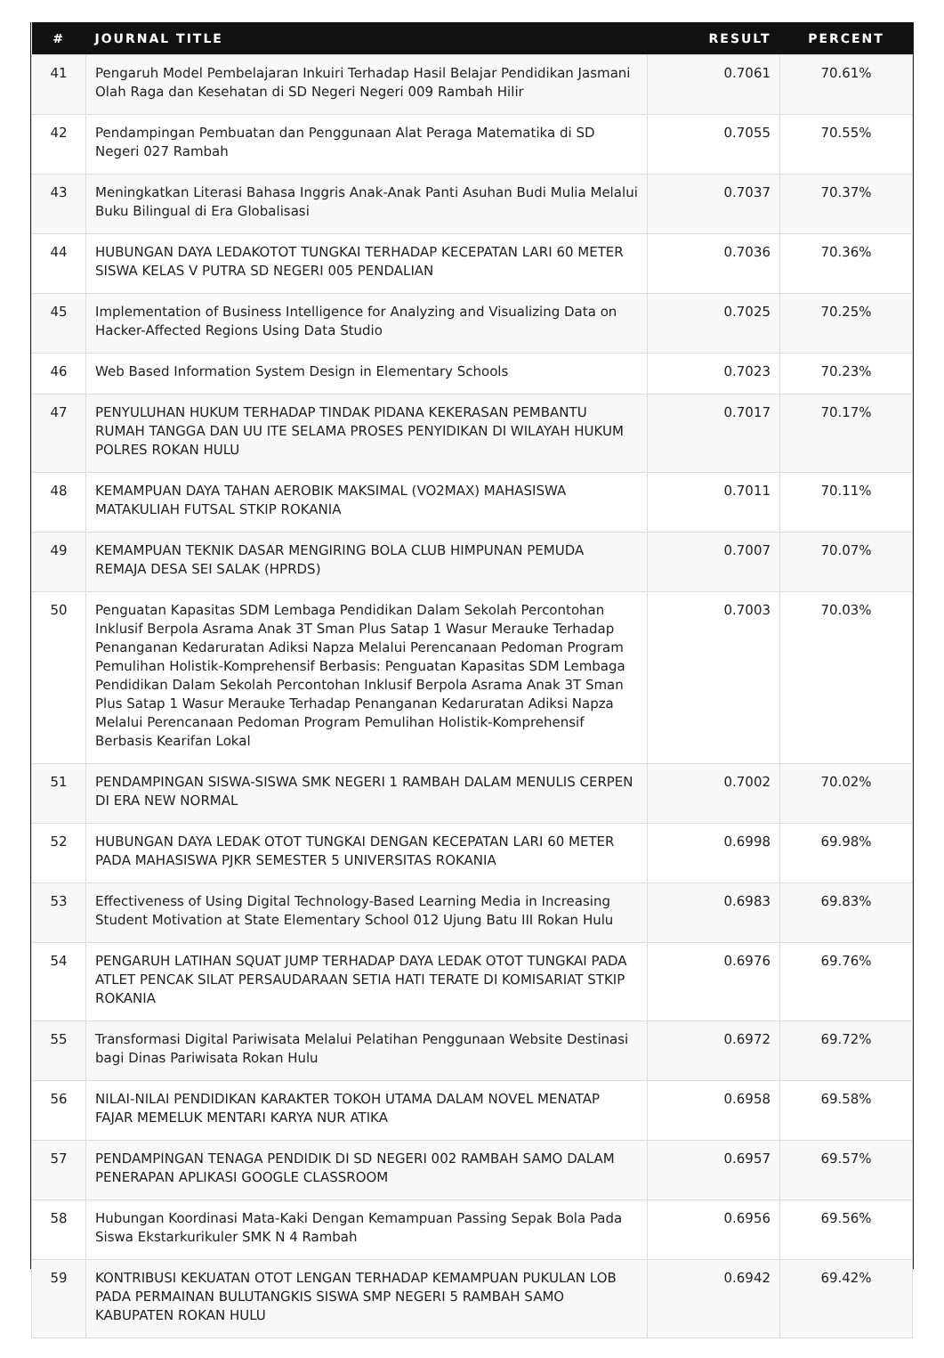| # | JOURNAL TITLE | RESULT | PERCENT |
| --- | --- | --- | --- |
| 41 | Pengaruh Model Pembelajaran Inkuiri Terhadap Hasil Belajar Pendidikan Jasmani Olah Raga dan Kesehatan di SD Negeri Negeri 009 Rambah Hilir | 0.7061 | 70.61% |
| 42 | Pendampingan Pembuatan dan Penggunaan Alat Peraga Matematika di SD Negeri 027 Rambah | 0.7055 | 70.55% |
| 43 | Meningkatkan Literasi Bahasa Inggris Anak-Anak Panti Asuhan Budi Mulia Melalui Buku Bilingual di Era Globalisasi | 0.7037 | 70.37% |
| 44 | HUBUNGAN DAYA LEDAKOTOT TUNGKAI TERHADAP KECEPATAN LARI 60 METER SISWA KELAS V PUTRA SD NEGERI 005 PENDALIAN | 0.7036 | 70.36% |
| 45 | Implementation of Business Intelligence for Analyzing and Visualizing Data on Hacker-Affected Regions Using Data Studio | 0.7025 | 70.25% |
| 46 | Web Based Information System Design in Elementary Schools | 0.7023 | 70.23% |
| 47 | PENYULUHAN HUKUM TERHADAP TINDAK PIDANA KEKERASAN PEMBANTU RUMAH TANGGA DAN UU ITE SELAMA PROSES PENYIDIKAN DI WILAYAH HUKUM POLRES ROKAN HULU | 0.7017 | 70.17% |
| 48 | KEMAMPUAN DAYA TAHAN AEROBIK MAKSIMAL (VO2MAX) MAHASISWA MATAKULIAH FUTSAL STKIP ROKANIA | 0.7011 | 70.11% |
| 49 | KEMAMPUAN TEKNIK DASAR MENGIRING BOLA CLUB HIMPUNAN PEMUDA REMAJA DESA SEI SALAK (HPRDS) | 0.7007 | 70.07% |
| 50 | Penguatan Kapasitas SDM Lembaga Pendidikan Dalam Sekolah Percontohan Inklusif Berpola Asrama Anak 3T Sman Plus Satap 1 Wasur Merauke Terhadap Penanganan Kedaruratan Adiksi Napza Melalui Perencanaan Pedoman Program Pemulihan Holistik-Komprehensif Berbasis: Penguatan Kapasitas SDM Lembaga Pendidikan Dalam Sekolah Percontohan Inklusif Berpola Asrama Anak 3T Sman Plus Satap 1 Wasur Merauke Terhadap Penanganan Kedaruratan Adiksi Napza Melalui Perencanaan Pedoman Program Pemulihan Holistik-Komprehensif Berbasis Kearifan Lokal | 0.7003 | 70.03% |
| 51 | PENDAMPINGAN SISWA-SISWA SMK NEGERI 1 RAMBAH DALAM MENULIS CERPEN DI ERA NEW NORMAL | 0.7002 | 70.02% |
| 52 | HUBUNGAN DAYA LEDAK OTOT TUNGKAI DENGAN KECEPATAN LARI 60 METER PADA MAHASISWA PJKR SEMESTER 5 UNIVERSITAS ROKANIA | 0.6998 | 69.98% |
| 53 | Effectiveness of Using Digital Technology-Based Learning Media in Increasing Student Motivation at State Elementary School 012 Ujung Batu III Rokan Hulu | 0.6983 | 69.83% |
| 54 | PENGARUH LATIHAN SQUAT JUMP TERHADAP DAYA LEDAK OTOT TUNGKAI PADA ATLET PENCAK SILAT PERSAUDARAAN SETIA HATI TERATE DI KOMISARIAT STKIP ROKANIA | 0.6976 | 69.76% |
| 55 | Transformasi Digital Pariwisata Melalui Pelatihan Penggunaan Website Destinasi bagi Dinas Pariwisata Rokan Hulu | 0.6972 | 69.72% |
| 56 | NILAI-NILAI PENDIDIKAN KARAKTER TOKOH UTAMA DALAM NOVEL MENATAP FAJAR MEMELUK MENTARI KARYA NUR ATIKA | 0.6958 | 69.58% |
| 57 | PENDAMPINGAN TENAGA PENDIDIK DI SD NEGERI 002 RAMBAH SAMO DALAM PENERAPAN APLIKASI GOOGLE CLASSROOM | 0.6957 | 69.57% |
| 58 | Hubungan Koordinasi Mata-Kaki Dengan Kemampuan Passing Sepak Bola Pada Siswa Ekstarkurikuler SMK N 4 Rambah | 0.6956 | 69.56% |
| 59 | KONTRIBUSI KEKUATAN OTOT LENGAN TERHADAP KEMAMPUAN PUKULAN LOB PADA PERMAINAN BULUTANGKIS SISWA SMP NEGERI 5 RAMBAH SAMO KABUPATEN ROKAN HULU | 0.6942 | 69.42% |